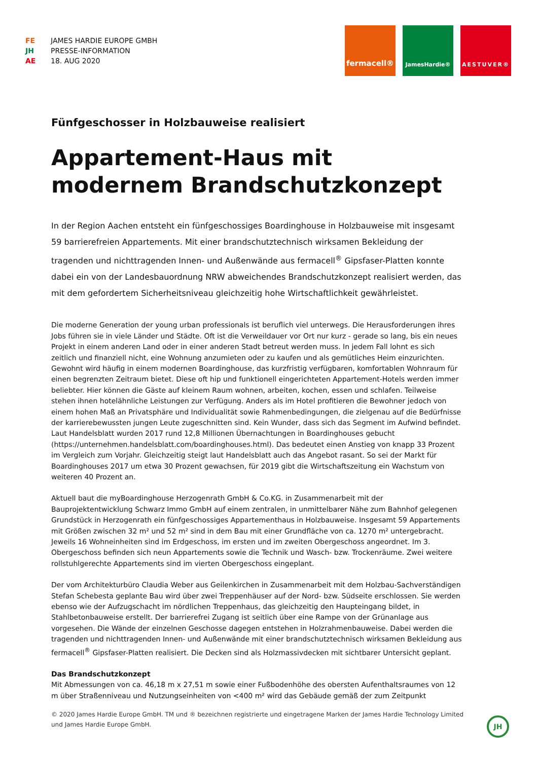FE JAMES HARDIE EUROPE GMBH
JH PRESSE-INFORMATION
AE 18. AUG 2020
fermacell®
JamesHardie® AESTUVER®
Fünfgeschosser in Holzbauweise realisiert
Appartement-Haus mit modernem Brandschutzkonzept
In der Region Aachen entsteht ein fünfgeschossiges Boardinghouse in Holzbauweise mit insgesamt 59 barrierefreien Appartements. Mit einer brandschutztechnisch wirksamen Bekleidung der tragenden und nichttragenden Innen- und Außenwände aus fermacell<sup>®</sup> Gipsfaser-Platten konnte dabei ein von der Landesbauordnung NRW abweichendes Brandschutzkonzept realisiert werden, das mit dem gefordertem Sicherheitsniveau gleichzeitig hohe Wirtschaftlichkeit gewährleistet.
Die moderne Generation der young urban professionals ist beruflich viel unterwegs. Die Herausforderungen ihres Jobs führen sie in viele Länder und Städte. Oft ist die Verweildauer vor Ort nur kurz - gerade so lang, bis ein neues Projekt in einem anderen Land oder in einer anderen Stadt betreut werden muss. In jedem Fall lohnt es sich zeitlich und finanziell nicht, eine Wohnung anzumieten oder zu kaufen und als gemütliches Heim einzurichten. Gewohnt wird häufig in einem modernen Boardinghouse, das kurzfristig verfügbaren, komfortablen Wohnraum für einen begrenzten Zeitraum bietet. Diese oft hip und funktionell eingerichteten Appartement-Hotels werden immer beliebter. Hier können die Gäste auf kleinem Raum wohnen, arbeiten, kochen, essen und schlafen. Teilweise stehen ihnen hotelähnliche Leistungen zur Verfügung. Anders als im Hotel profitieren die Bewohner jedoch von einem hohen Maß an Privatsphäre und Individualität sowie Rahmenbedingungen, die zielgenau auf die Bedürfnisse der karrierebewussten jungen Leute zugeschnitten sind. Kein Wunder, dass sich das Segment im Aufwind befindet. Laut Handelsblatt wurden 2017 rund 12,8 Millionen Übernachtungen in Boardinghouses gebucht (https://unternehmen.handelsblatt.com/boardinghouses.html). Das bedeutet einen Anstieg von knapp 33 Prozent im Vergleich zum Vorjahr. Gleichzeitig steigt laut Handelsblatt auch das Angebot rasant. So sei der Markt für Boardinghouses 2017 um etwa 30 Prozent gewachsen, für 2019 gibt die Wirtschaftszeitung ein Wachstum von weiteren 40 Prozent an.
Aktuell baut die myBoardinghouse Herzogenrath GmbH & Co.KG. in Zusammenarbeit mit der Bauprojektentwicklung Schwarz Immo GmbH auf einem zentralen, in unmittelbarer Nähe zum Bahnhof gelegenen Grundstück in Herzogenrath ein fünfgeschossiges Appartementhaus in Holzbauweise. Insgesamt 59 Appartements mit Größen zwischen 32 m² und 52 m² sind in dem Bau mit einer Grundfläche von ca. 1270 m² untergebracht. Jeweils 16 Wohneinheiten sind im Erdgeschoss, im ersten und im zweiten Obergeschoss angeordnet. Im 3. Obergeschoss befinden sich neun Appartements sowie die Technik und Wasch- bzw. Trockenräume. Zwei weitere rollstuhlgerechte Appartements sind im vierten Obergeschoss eingeplant.
Der vom Architekturbüro Claudia Weber aus Geilenkirchen in Zusammenarbeit mit dem Holzbau-Sachverständigen Stefan Schebesta geplante Bau wird über zwei Treppenhäuser auf der Nord- bzw. Südseite erschlossen. Sie werden ebenso wie der Aufzugschacht im nördlichen Treppenhaus, das gleichzeitig den Haupteingang bildet, in Stahlbetonbauweise erstellt. Der barrierefrei Zugang ist seitlich über eine Rampe von der Grünanlage aus vorgesehen. Die Wände der einzelnen Geschosse dagegen entstehen in Holzrahmenbauweise. Dabei werden die tragenden und nichttragenden Innen- und Außenwände mit einer brandschutztechnisch wirksamen Bekleidung aus fermacell<sup>®</sup> Gipsfaser-Platten realisiert. Die Decken sind als Holzmassivdecken mit sichtbarer Untersicht geplant.
Das Brandschutzkonzept
Mit Abmessungen von ca. 46,18 m x 27,51 m sowie einer Fußbodenhöhe des obersten Aufenthaltsraumes von 12 m über Straßenniveau und Nutzungseinheiten von <400 m² wird das Gebäude gemäß der zum Zeitpunkt
© 2020 James Hardie Europe GmbH. TM und ® bezeichnen registrierte und eingetragene Marken der James Hardie Technology Limited und James Hardie Europe GmbH.
JH